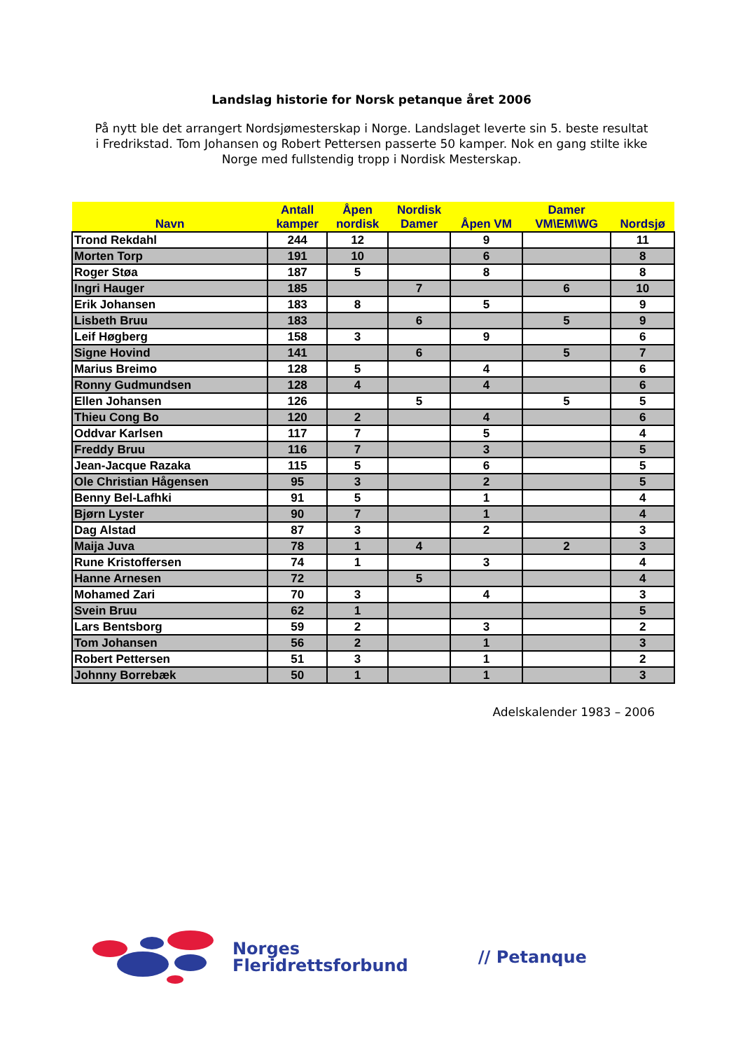Landslag historie for Norsk petanque året 2006
På nytt ble det arrangert Nordsjømesterskap i Norge. Landslaget leverte sin 5. beste resultat i Fredrikstad. Tom Johansen og Robert Pettersen passerte 50 kamper. Nok en gang stilte ikke Norge med fullstendig tropp i Nordisk Mesterskap.
| Navn | Antall kamper | Åpen nordisk | Nordisk Damer | Åpen VM | Damer VM\EM\WG | Nordsjø |
| --- | --- | --- | --- | --- | --- | --- |
| Trond Rekdahl | 244 | 12 | | 9 | | 11 |
| Morten Torp | 191 | 10 | | 6 | | 8 |
| Roger Støa | 187 | 5 | | 8 | | 8 |
| Ingri Hauger | 185 | | 7 | | 6 | 10 |
| Erik Johansen | 183 | 8 | | 5 | | 9 |
| Lisbeth Bruu | 183 | | 6 | | 5 | 9 |
| Leif Høgberg | 158 | 3 | | 9 | | 6 |
| Signe Hovind | 141 | | 6 | | 5 | 7 |
| Marius Breimo | 128 | 5 | | 4 | | 6 |
| Ronny Gudmundsen | 128 | 4 | | 4 | | 6 |
| Ellen Johansen | 126 | | 5 | | 5 | 5 |
| Thieu Cong Bo | 120 | 2 | | 4 | | 6 |
| Oddvar Karlsen | 117 | 7 | | 5 | | 4 |
| Freddy Bruu | 116 | 7 | | 3 | | 5 |
| Jean-Jacque Razaka | 115 | 5 | | 6 | | 5 |
| Ole Christian Hågensen | 95 | 3 | | 2 | | 5 |
| Benny Bel-Lafhki | 91 | 5 | | 1 | | 4 |
| Bjørn Lyster | 90 | 7 | | 1 | | 4 |
| Dag Alstad | 87 | 3 | | 2 | | 3 |
| Maija Juva | 78 | 1 | 4 | | 2 | 3 |
| Rune Kristoffersen | 74 | 1 | | 3 | | 4 |
| Hanne Arnesen | 72 | | 5 | | | 4 |
| Mohamed Zari | 70 | 3 | | 4 | | 3 |
| Svein Bruu | 62 | 1 | | | | 5 |
| Lars Bentsborg | 59 | 2 | | 3 | | 2 |
| Tom Johansen | 56 | 2 | | 1 | | 3 |
| Robert Pettersen | 51 | 3 | | 1 | | 2 |
| Johnny Borrebæk | 50 | 1 | | 1 | | 3 |
Adelskalender 1983 – 2006
Norges
Fleridrettsforbund
// Petanque